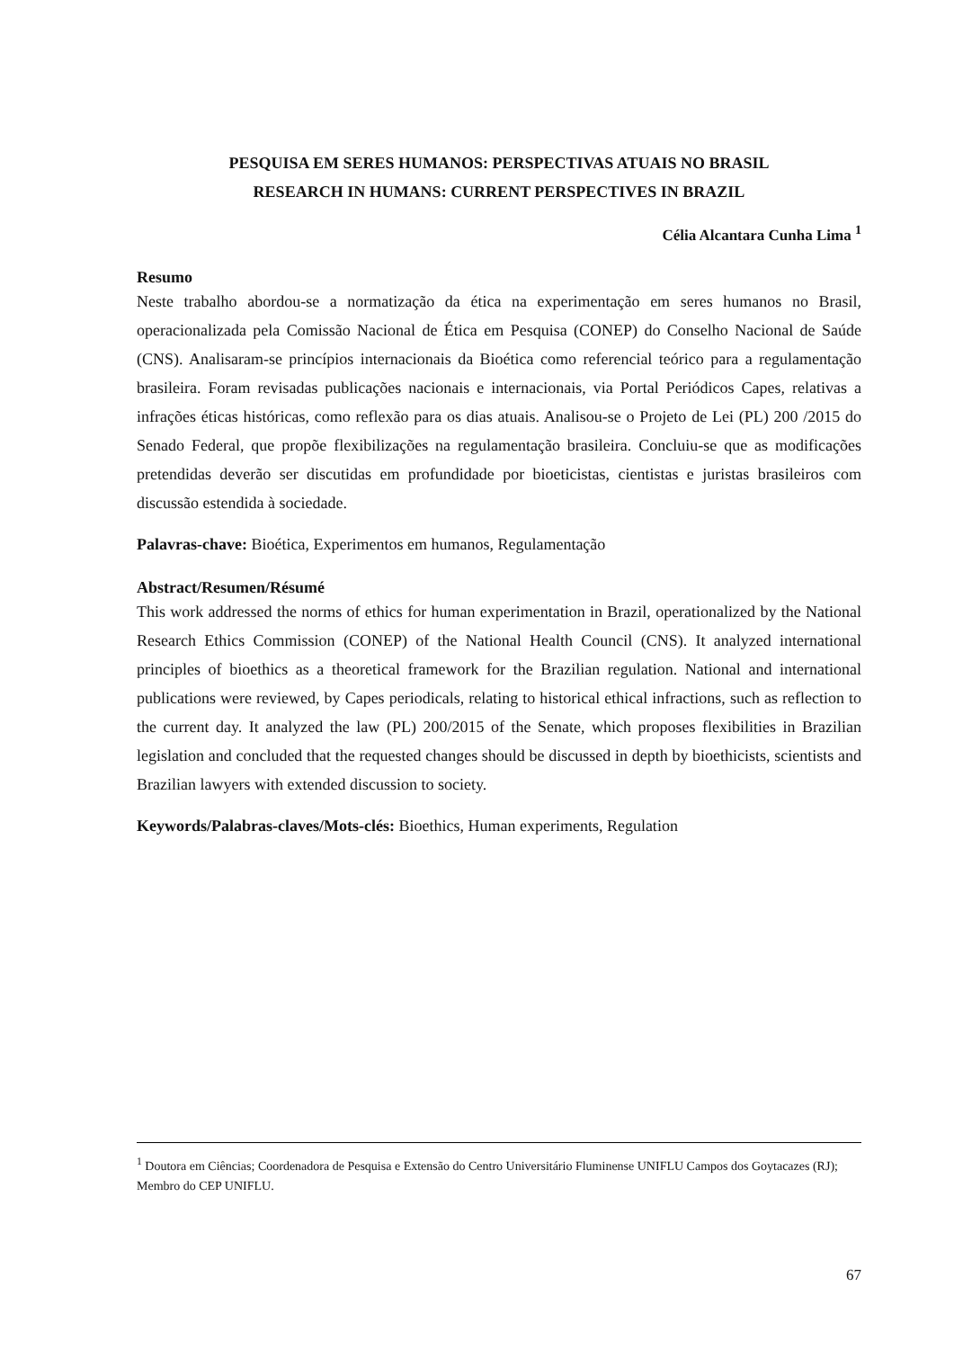PESQUISA EM SERES HUMANOS: PERSPECTIVAS ATUAIS NO BRASIL
RESEARCH IN HUMANS: CURRENT PERSPECTIVES IN BRAZIL
Célia Alcantara Cunha Lima <sup>1</sup>
Resumo
Neste trabalho abordou-se a normatização da ética na experimentação em seres humanos no Brasil, operacionalizada pela Comissão Nacional de Ética em Pesquisa (CONEP) do Conselho Nacional de Saúde (CNS). Analisaram-se princípios internacionais da Bioética como referencial teórico para a regulamentação brasileira. Foram revisadas publicações nacionais e internacionais, via Portal Periódicos Capes, relativas a infrações éticas históricas, como reflexão para os dias atuais. Analisou-se o Projeto de Lei (PL) 200 /2015 do Senado Federal, que propõe flexibilizações na regulamentação brasileira. Concluiu-se que as modificações pretendidas deverão ser discutidas em profundidade por bioeticistas, cientistas e juristas brasileiros com discussão estendida à sociedade.
Palavras-chave: Bioética, Experimentos em humanos, Regulamentação
Abstract/Resumen/Résumé
This work addressed the norms of ethics for human experimentation in Brazil, operationalized by the National Research Ethics Commission (CONEP) of the National Health Council (CNS). It analyzed international principles of bioethics as a theoretical framework for the Brazilian regulation. National and international publications were reviewed, by Capes periodicals, relating to historical ethical infractions, such as reflection to the current day. It analyzed the law (PL) 200/2015 of the Senate, which proposes flexibilities in Brazilian legislation and concluded that the requested changes should be discussed in depth by bioethicists, scientists and Brazilian lawyers with extended discussion to society.
Keywords/Palabras-claves/Mots-clés: Bioethics, Human experiments, Regulation
<sup>1</sup> Doutora em Ciências; Coordenadora de Pesquisa e Extensão do Centro Universitário Fluminense UNIFLU Campos dos Goytacazes (RJ); Membro do CEP UNIFLU.
67